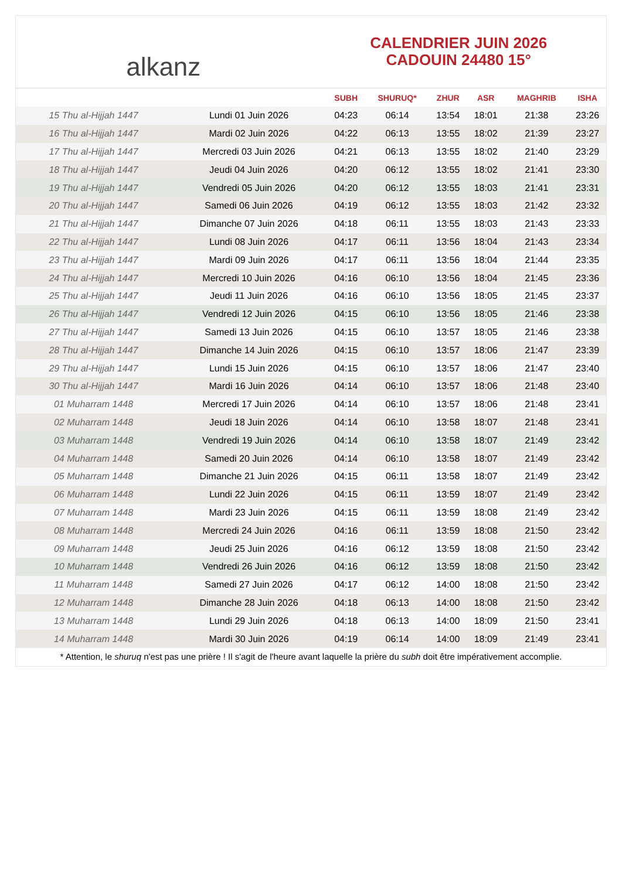alkanz
CALENDRIER JUIN 2026
CADOUIN 24480 15°
| | | SUBH | SHURUQ* | ZHUR | ASR | MAGHRIB | ISHA |
| --- | --- | --- | --- | --- | --- | --- | --- |
| 15 Thu al-Hijjah 1447 | Lundi 01 Juin 2026 | 04:23 | 06:14 | 13:54 | 18:01 | 21:38 | 23:26 |
| 16 Thu al-Hijjah 1447 | Mardi 02 Juin 2026 | 04:22 | 06:13 | 13:55 | 18:02 | 21:39 | 23:27 |
| 17 Thu al-Hijjah 1447 | Mercredi 03 Juin 2026 | 04:21 | 06:13 | 13:55 | 18:02 | 21:40 | 23:29 |
| 18 Thu al-Hijjah 1447 | Jeudi 04 Juin 2026 | 04:20 | 06:12 | 13:55 | 18:02 | 21:41 | 23:30 |
| 19 Thu al-Hijjah 1447 | Vendredi 05 Juin 2026 | 04:20 | 06:12 | 13:55 | 18:03 | 21:41 | 23:31 |
| 20 Thu al-Hijjah 1447 | Samedi 06 Juin 2026 | 04:19 | 06:12 | 13:55 | 18:03 | 21:42 | 23:32 |
| 21 Thu al-Hijjah 1447 | Dimanche 07 Juin 2026 | 04:18 | 06:11 | 13:55 | 18:03 | 21:43 | 23:33 |
| 22 Thu al-Hijjah 1447 | Lundi 08 Juin 2026 | 04:17 | 06:11 | 13:56 | 18:04 | 21:43 | 23:34 |
| 23 Thu al-Hijjah 1447 | Mardi 09 Juin 2026 | 04:17 | 06:11 | 13:56 | 18:04 | 21:44 | 23:35 |
| 24 Thu al-Hijjah 1447 | Mercredi 10 Juin 2026 | 04:16 | 06:10 | 13:56 | 18:04 | 21:45 | 23:36 |
| 25 Thu al-Hijjah 1447 | Jeudi 11 Juin 2026 | 04:16 | 06:10 | 13:56 | 18:05 | 21:45 | 23:37 |
| 26 Thu al-Hijjah 1447 | Vendredi 12 Juin 2026 | 04:15 | 06:10 | 13:56 | 18:05 | 21:46 | 23:38 |
| 27 Thu al-Hijjah 1447 | Samedi 13 Juin 2026 | 04:15 | 06:10 | 13:57 | 18:05 | 21:46 | 23:38 |
| 28 Thu al-Hijjah 1447 | Dimanche 14 Juin 2026 | 04:15 | 06:10 | 13:57 | 18:06 | 21:47 | 23:39 |
| 29 Thu al-Hijjah 1447 | Lundi 15 Juin 2026 | 04:15 | 06:10 | 13:57 | 18:06 | 21:47 | 23:40 |
| 30 Thu al-Hijjah 1447 | Mardi 16 Juin 2026 | 04:14 | 06:10 | 13:57 | 18:06 | 21:48 | 23:40 |
| 01 Muharram 1448 | Mercredi 17 Juin 2026 | 04:14 | 06:10 | 13:57 | 18:06 | 21:48 | 23:41 |
| 02 Muharram 1448 | Jeudi 18 Juin 2026 | 04:14 | 06:10 | 13:58 | 18:07 | 21:48 | 23:41 |
| 03 Muharram 1448 | Vendredi 19 Juin 2026 | 04:14 | 06:10 | 13:58 | 18:07 | 21:49 | 23:42 |
| 04 Muharram 1448 | Samedi 20 Juin 2026 | 04:14 | 06:10 | 13:58 | 18:07 | 21:49 | 23:42 |
| 05 Muharram 1448 | Dimanche 21 Juin 2026 | 04:15 | 06:11 | 13:58 | 18:07 | 21:49 | 23:42 |
| 06 Muharram 1448 | Lundi 22 Juin 2026 | 04:15 | 06:11 | 13:59 | 18:07 | 21:49 | 23:42 |
| 07 Muharram 1448 | Mardi 23 Juin 2026 | 04:15 | 06:11 | 13:59 | 18:08 | 21:49 | 23:42 |
| 08 Muharram 1448 | Mercredi 24 Juin 2026 | 04:16 | 06:11 | 13:59 | 18:08 | 21:50 | 23:42 |
| 09 Muharram 1448 | Jeudi 25 Juin 2026 | 04:16 | 06:12 | 13:59 | 18:08 | 21:50 | 23:42 |
| 10 Muharram 1448 | Vendredi 26 Juin 2026 | 04:16 | 06:12 | 13:59 | 18:08 | 21:50 | 23:42 |
| 11 Muharram 1448 | Samedi 27 Juin 2026 | 04:17 | 06:12 | 14:00 | 18:08 | 21:50 | 23:42 |
| 12 Muharram 1448 | Dimanche 28 Juin 2026 | 04:18 | 06:13 | 14:00 | 18:08 | 21:50 | 23:42 |
| 13 Muharram 1448 | Lundi 29 Juin 2026 | 04:18 | 06:13 | 14:00 | 18:09 | 21:50 | 23:41 |
| 14 Muharram 1448 | Mardi 30 Juin 2026 | 04:19 | 06:14 | 14:00 | 18:09 | 21:49 | 23:41 |
* Attention, le shuruq n'est pas une prière ! Il s'agit de l'heure avant laquelle la prière du subh doit être impérativement accomplie.